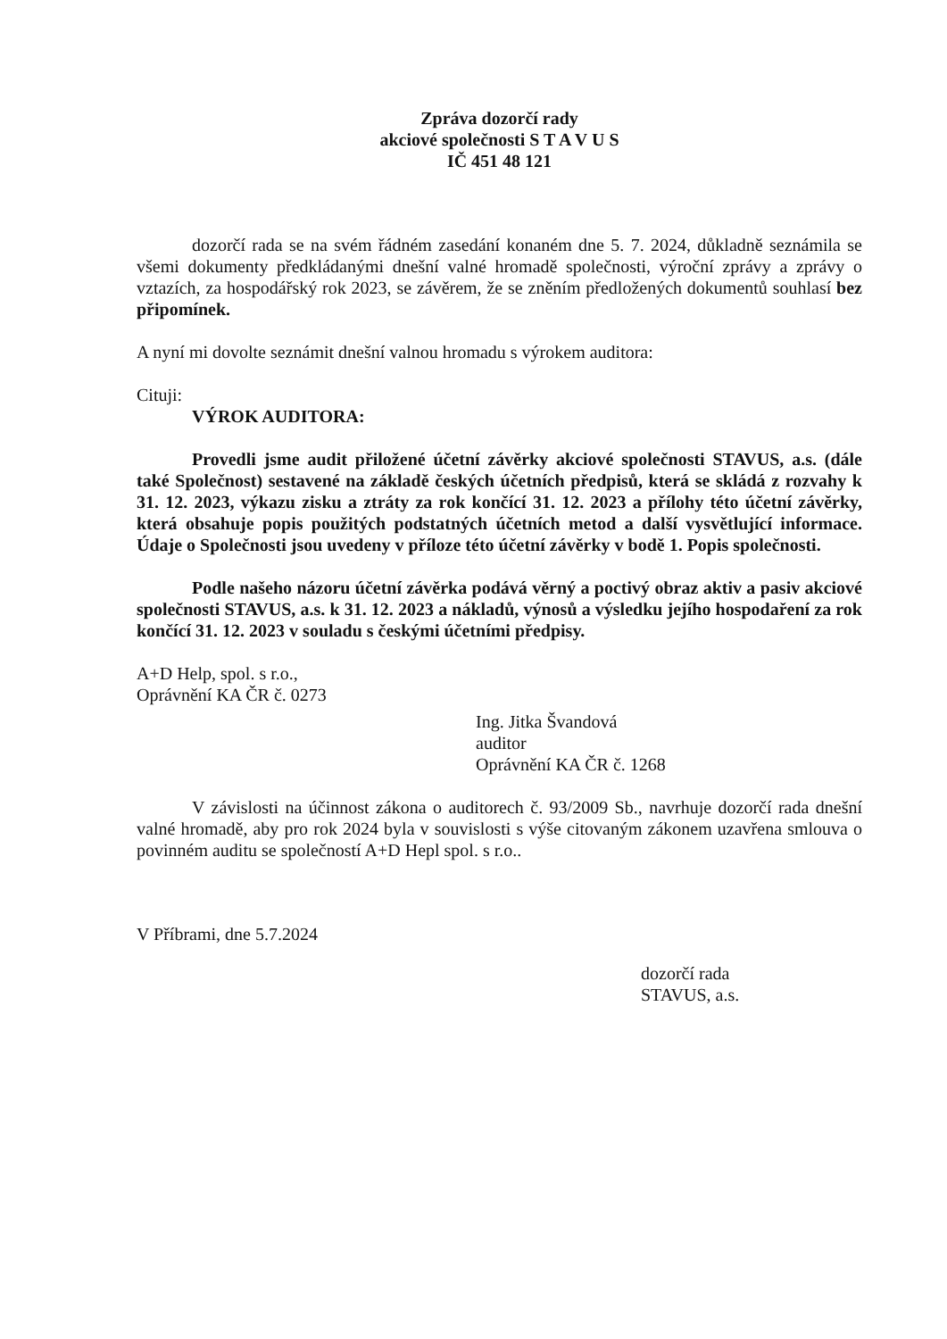Zpráva dozorčí rady
akciové společnosti S T A V U S
IČ 451 48 121
dozorčí rada se na svém řádném zasedání konaném dne 5. 7. 2024, důkladně seznámila se všemi dokumenty předkládanými dnešní valné hromadě společnosti, výroční zprávy a zprávy o vztazích, za hospodářský rok 2023, se závěrem, že se zněním předložených dokumentů souhlasí bez připomínek.
A nyní mi dovolte seznámit dnešní valnou hromadu s výrokem auditora:
Cituji:
VÝROK AUDITORA:
Provedli jsme audit přiložené účetní závěrky akciové společnosti STAVUS, a.s. (dále také Společnost) sestavené na základě českých účetních předpisů, která se skládá z rozvahy k 31. 12. 2023, výkazu zisku a ztráty za rok končící 31. 12. 2023 a přílohy této účetní závěrky, která obsahuje popis použitých podstatných účetních metod a další vysvětlující informace. Údaje o Společnosti jsou uvedeny v příloze této účetní závěrky v bodě 1. Popis společnosti.
Podle našeho názoru účetní závěrka podává věrný a poctivý obraz aktiv a pasiv akciové společnosti STAVUS, a.s. k 31. 12. 2023 a nákladů, výnosů a výsledku jejího hospodaření za rok končící 31. 12. 2023 v souladu s českými účetními předpisy.
A+D Help, spol. s r.o.,
Oprávnění KA ČR č. 0273
Ing. Jitka Švandová
auditor
Oprávnění KA ČR č. 1268
V závislosti na účinnost zákona o auditorech č. 93/2009 Sb., navrhuje dozorčí rada dnešní valné hromadě, aby pro rok 2024 byla v souvislosti s výše citovaným zákonem uzavřena smlouva o povinném auditu se společností A+D Hepl spol. s r.o..
V Příbrami, dne 5.7.2024
dozorčí rada
STAVUS, a.s.